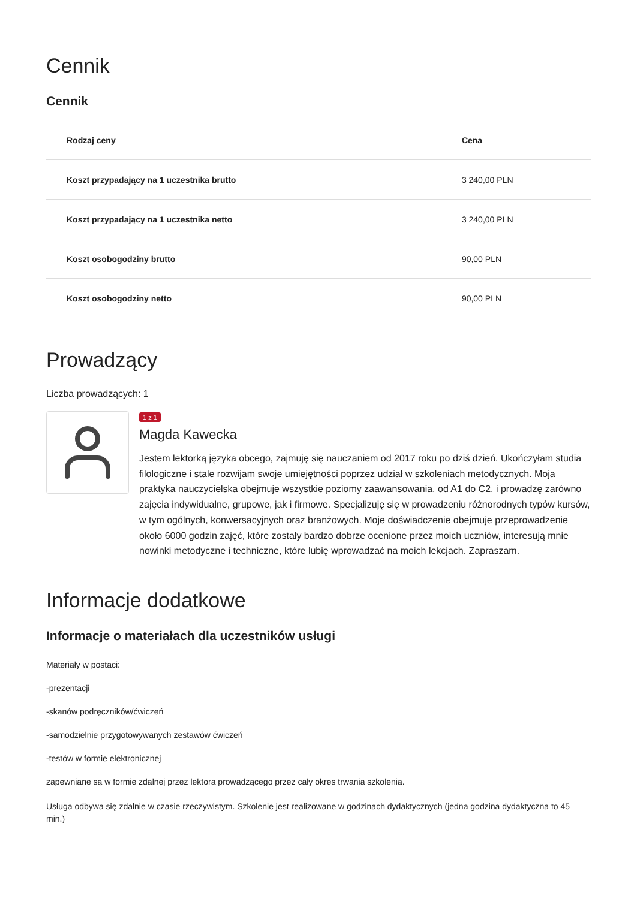Cennik
Cennik
| Rodzaj ceny | Cena |
| --- | --- |
| Koszt przypadający na 1 uczestnika brutto | 3 240,00 PLN |
| Koszt przypadający na 1 uczestnika netto | 3 240,00 PLN |
| Koszt osobogodziny brutto | 90,00 PLN |
| Koszt osobogodziny netto | 90,00 PLN |
Prowadzący
Liczba prowadzących: 1
1 z 1
Magda Kawecka
Jestem lektorką języka obcego, zajmuję się nauczaniem od 2017 roku po dziś dzień. Ukończyłam studia filologiczne i stale rozwijam swoje umiejętności poprzez udział w szkoleniach metodycznych. Moja praktyka nauczycielska obejmuje wszystkie poziomy zaawansowania, od A1 do C2, i prowadzę zarówno zajęcia indywidualne, grupowe, jak i firmowe. Specjalizuję się w prowadzeniu różnorodnych typów kursów, w tym ogólnych, konwersacyjnych oraz branżowych. Moje doświadczenie obejmuje przeprowadzenie około 6000 godzin zajęć, które zostały bardzo dobrze ocenione przez moich uczniów, interesują mnie nowinki metodyczne i techniczne, które lubię wprowadzać na moich lekcjach. Zapraszam.
Informacje dodatkowe
Informacje o materiałach dla uczestników usługi
Materiały w postaci:
-prezentacji
-skanów podręczników/ćwiczeń
-samodzielnie przygotowywanych zestawów ćwiczeń
-testów w formie elektronicznej
zapewniane są w formie zdalnej przez lektora prowadzącego przez cały okres trwania szkolenia.
Usługa odbywa się zdalnie w czasie rzeczywistym. Szkolenie jest realizowane w godzinach dydaktycznych (jedna godzina dydaktyczna to 45 min.)